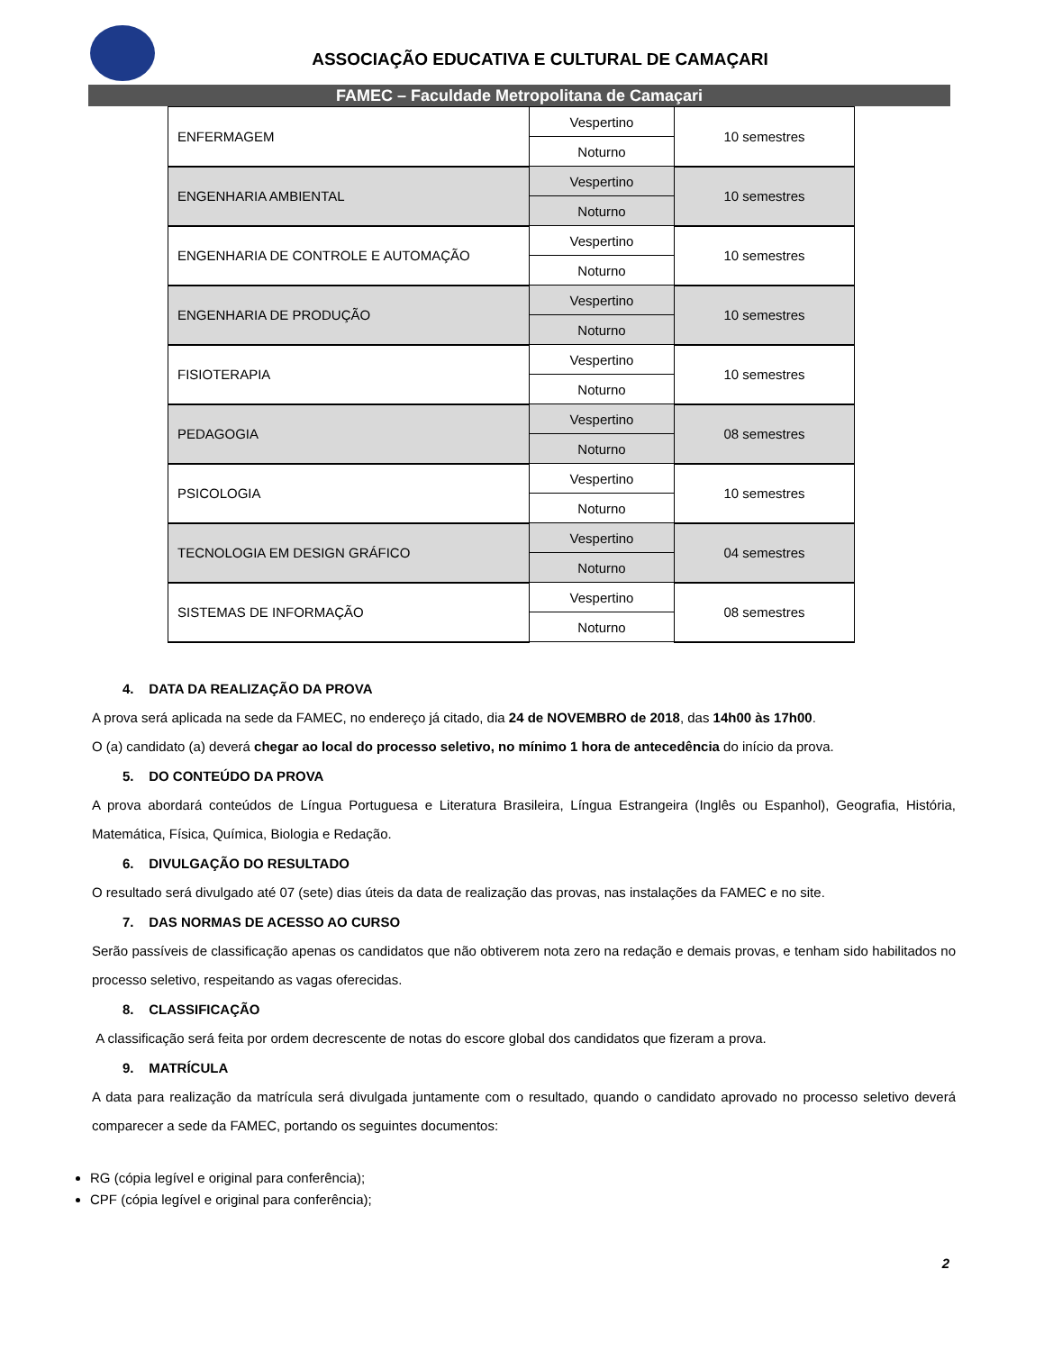ASSOCIAÇÃO EDUCATIVA E CULTURAL DE CAMAÇARI
FAMEC – Faculdade Metropolitana de Camaçari
| ENFERMAGEM | Vespertino | 10 semestres |
| | Noturno | |
| ENGENHARIA AMBIENTAL | Vespertino | 10 semestres |
| | Noturno | |
| ENGENHARIA DE CONTROLE E AUTOMAÇÃO | Vespertino | 10 semestres |
| | Noturno | |
| ENGENHARIA DE PRODUÇÃO | Vespertino | 10 semestres |
| | Noturno | |
| FISIOTERAPIA | Vespertino | 10 semestres |
| | Noturno | |
| PEDAGOGIA | Vespertino | 08 semestres |
| | Noturno | |
| PSICOLOGIA | Vespertino | 10 semestres |
| | Noturno | |
| TECNOLOGIA EM DESIGN GRÁFICO | Vespertino | 04 semestres |
| | Noturno | |
| SISTEMAS DE INFORMAÇÃO | Vespertino | 08 semestres |
| | Noturno | |
4. DATA DA REALIZAÇÃO DA PROVA
A prova será aplicada na sede da FAMEC, no endereço já citado, dia 24 de NOVEMBRO de 2018, das 14h00 às 17h00.
O (a) candidato (a) deverá chegar ao local do processo seletivo, no mínimo 1 hora de antecedência do início da prova.
5. DO CONTEÚDO DA PROVA
A prova abordará conteúdos de Língua Portuguesa e Literatura Brasileira, Língua Estrangeira (Inglês ou Espanhol), Geografia, História, Matemática, Física, Química, Biologia e Redação.
6. DIVULGAÇÃO DO RESULTADO
O resultado será divulgado até 07 (sete) dias úteis da data de realização das provas, nas instalações da FAMEC e no site.
7. DAS NORMAS DE ACESSO AO CURSO
Serão passíveis de classificação apenas os candidatos que não obtiverem nota zero na redação e demais provas, e tenham sido habilitados no processo seletivo, respeitando as vagas oferecidas.
8. CLASSIFICAÇÃO
A classificação será feita por ordem decrescente de notas do escore global dos candidatos que fizeram a prova.
9. MATRÍCULA
A data para realização da matrícula será divulgada juntamente com o resultado, quando o candidato aprovado no processo seletivo deverá comparecer a sede da FAMEC, portando os seguintes documentos:
RG (cópia legível e original para conferência);
CPF (cópia legível e original para conferência);
2